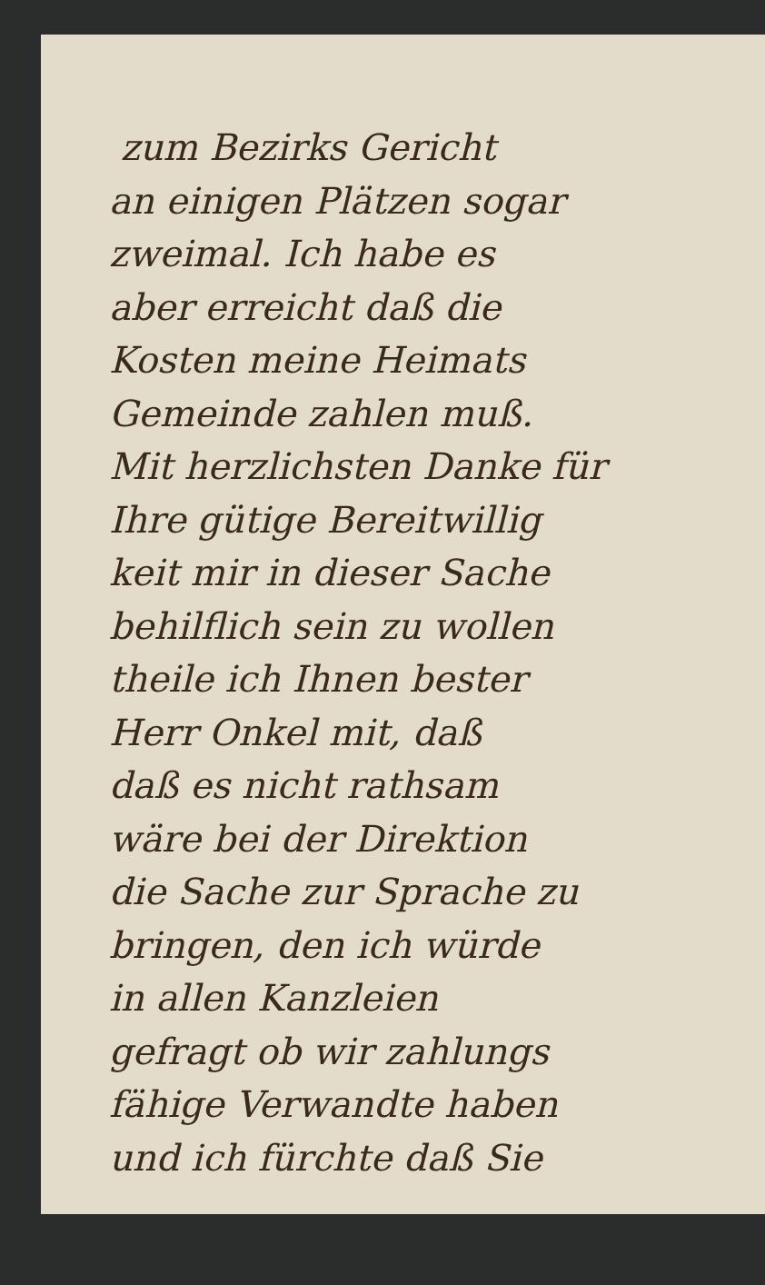zum Bezirks Gericht
an einigen Plätzen sogar
zweimal. Ich habe es
aber erreicht daß die
Kosten meine Heimats
Gemeinde zahlen muß.
Mit herzlichsten Danke für
Ihre gütige Bereitwillig
keit mir in dieser Sache
behilflich sein zu wollen
theile ich Ihnen bester
Herr Onkel mit, daß
daß es nicht rathsam
wäre bei der Direktion
die Sache zur Sprache zu
bringen, den ich würde
in allen Kanzleien
gefragt ob wir zahlungs
fähige Verwandte haben
und ich fürchte daß Sie